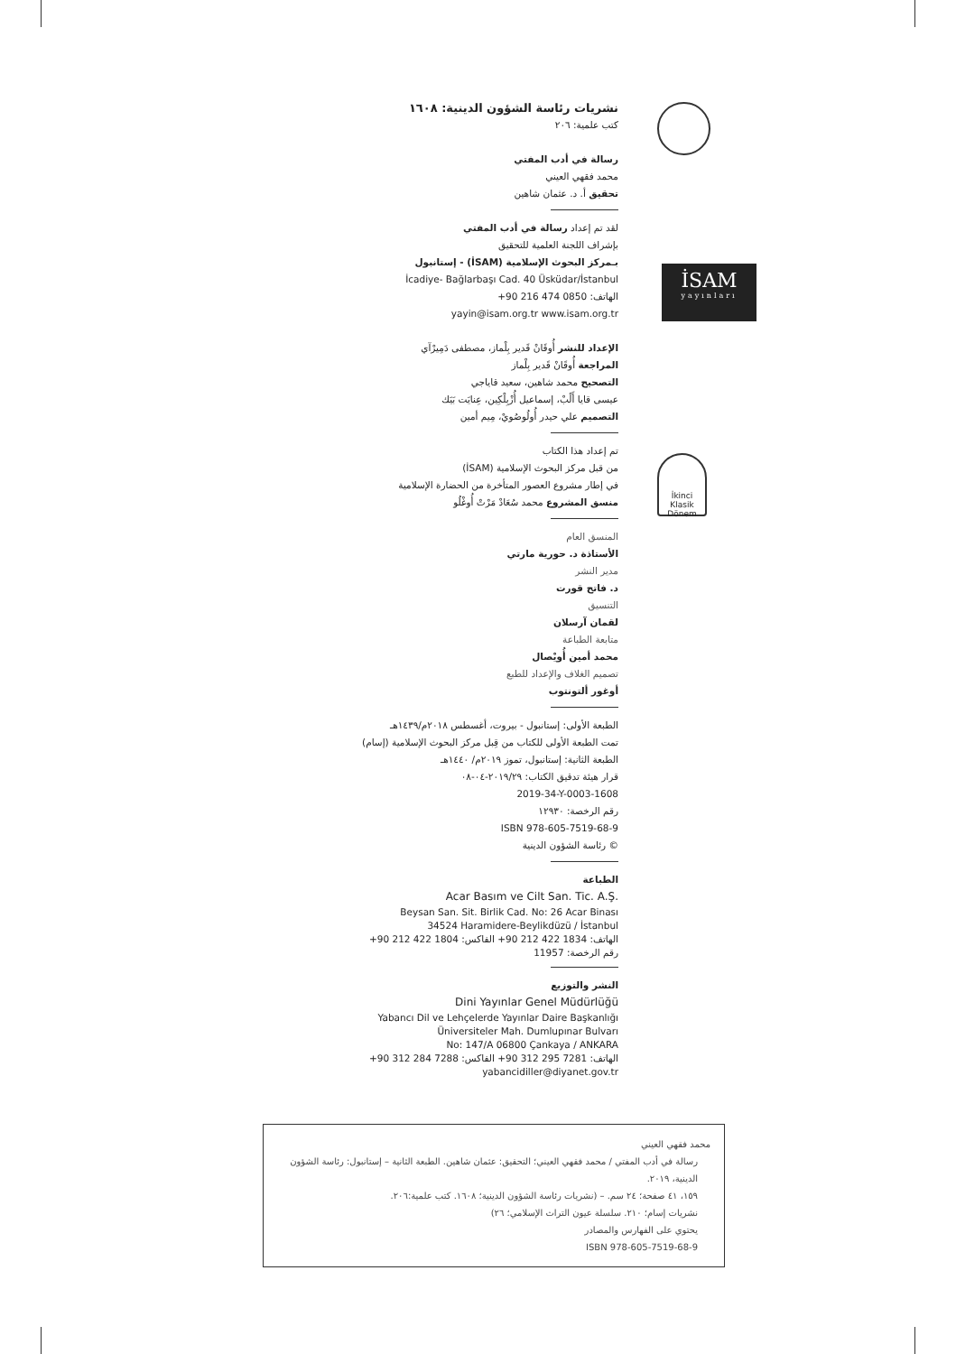İSAM
yayınları
İkinci Klasik Dönem
نشريات رئاسة الشؤون الدينية: ١٦٠٨
كتب علمية: ٢٠٦
رسالة في أدب المفتي
محمد فقهي العيني
تحقيق أ. د. عثمان شاهين
لقد تم إعداد رسالة في أدب المفتي
بإشراف اللجنة العلمية للتحقيق
بـمركز البحوث الإسلامية (İSAM) - إستانبول
İcadiye- Bağlarbaşı Cad. 40 Üsküdar/İstanbul
الهاتف: +90 216 474 0850
yayin@isam.org.tr www.isam.org.tr
الإعداد للنشر أُوقَانْ قَدير بِلْماز، مصطفى دَمِيرْآي
المراجعة أُوقَانْ قَدير بِلْماز
التصحيح محمد شاهين، سعيد قاياجي
عيسى قايا أَلْبْ، إسماعيل أُزْبِلْكِين، عِنايَت بَيَك
التصميم علي حيدر أُولُوصُويْ، مِيم أمين
تم إعداد هذا الكتاب
من قبل مركز البحوث الإسلامية (İSAM)
في إطار مشروع العصور المتأخرة من الحضارة الإسلامية
منسق المشروع محمد سُعَادْ مَرْتْ أُوغْلُو
المنسق العام
الأستاذة د. حورية مارتي
مدير النشر
د. فاتح قورت
التنسيق
لقمان آرسلان
متابعة الطباعة
محمد أمين أُويْصال
تصميم الغلاف والإعداد للطبع
أوغور ألتونتوب
الطبعة الأولى: إستانبول - بيروت، أغسطس ٢٠١٨م/١٤٣٩هـ
تمت الطبعة الأولى للكتاب من قِبل مركز البحوث الإسلامية (إسام)
الطبعة الثانية: إستانبول، تموز ٢٠١٩م/ ١٤٤٠هـ
قرار هيئة تدقيق الكتاب: ٢٠١٩/٢٩-٠٤-٠٨
2019-34-Y-0003-1608
رقم الرخصة: ١٢٩٣٠
ISBN 978-605-7519-68-9
© رئاسة الشؤون الدينية
الطباعة
Acar Basım ve Cilt San. Tic. A.Ş.
Beysan San. Sit. Birlik Cad. No: 26 Acar Binası
34524 Haramidere-Beylikdüzü / İstanbul
الهاتف: +90 212 422 1834 الفاكس: +90 212 422 1804
رقم الرخصة: 11957
النشر والتوزيع
Dini Yayınlar Genel Müdürlüğü
Yabancı Dil ve Lehçelerde Yayınlar Daire Başkanlığı
Üniversiteler Mah. Dumlupınar Bulvarı
No: 147/A 06800 Çankaya / ANKARA
الهاتف: +90 312 295 7281 الفاكس: +90 312 284 7288
yabancidiller@diyanet.gov.tr
محمد فقهي العيني
رسالة في أدب المفتي / محمد فقهي العيني؛ التحقيق: عثمان شاهين. الطبعة الثانية – إستانبول: رئاسة الشؤون الدينية، ٢٠١٩.
١٥٩، ٤١ صفحة؛ ٢٤ سم. – (نشريات رئاسة الشؤون الدينية؛ ١٦٠٨. كتب علمية:٢٠٦.
نشريات إسام؛ ٢١٠. سلسلة عيون التراث الإسلامي؛ ٢٦)
يحتوي على الفهارس والمصادر
ISBN 978-605-7519-68-9